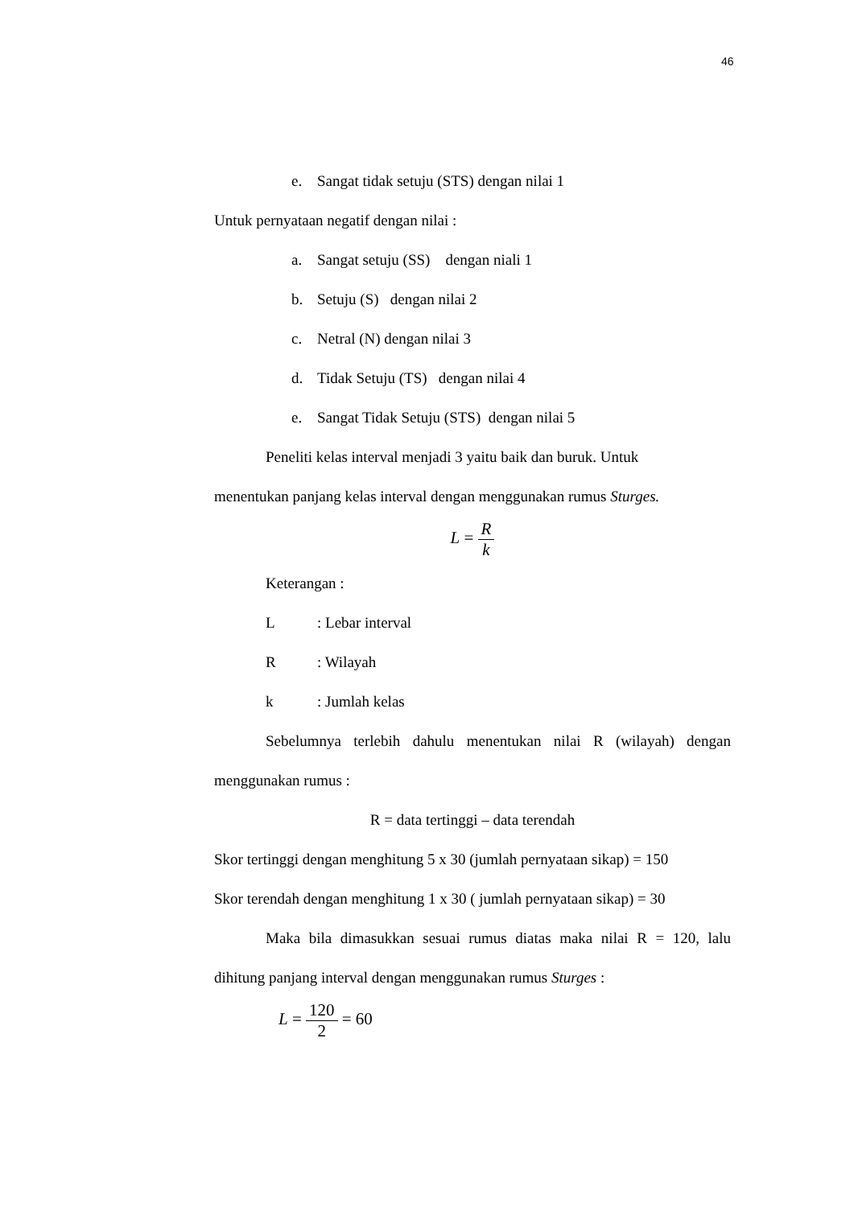46
e. Sangat tidak setuju (STS) dengan nilai 1
Untuk pernyataan negatif dengan nilai :
a. Sangat setuju (SS) dengan niali 1
b. Setuju (S) dengan nilai 2
c. Netral (N) dengan nilai 3
d. Tidak Setuju (TS) dengan nilai 4
e. Sangat Tidak Setuju (STS) dengan nilai 5
Peneliti kelas interval menjadi 3 yaitu baik dan buruk. Untuk
menentukan panjang kelas interval dengan menggunakan rumus Sturges.
L =
R
k
Keterangan :
L: Lebar interval
R: Wilayah
k: Jumlah kelas
Sebelumnya terlebih dahulu menentukan nilai R (wilayah) dengan menggunakan rumus :
R = data tertinggi – data terendah
Skor tertinggi dengan menghitung 5 x 30 (jumlah pernyataan sikap) = 150
Skor terendah dengan menghitung 1 x 30 ( jumlah pernyataan sikap) = 30
Maka bila dimasukkan sesuai rumus diatas maka nilai R = 120, lalu dihitung panjang interval dengan menggunakan rumus Sturges :
L =
120
2
= 60